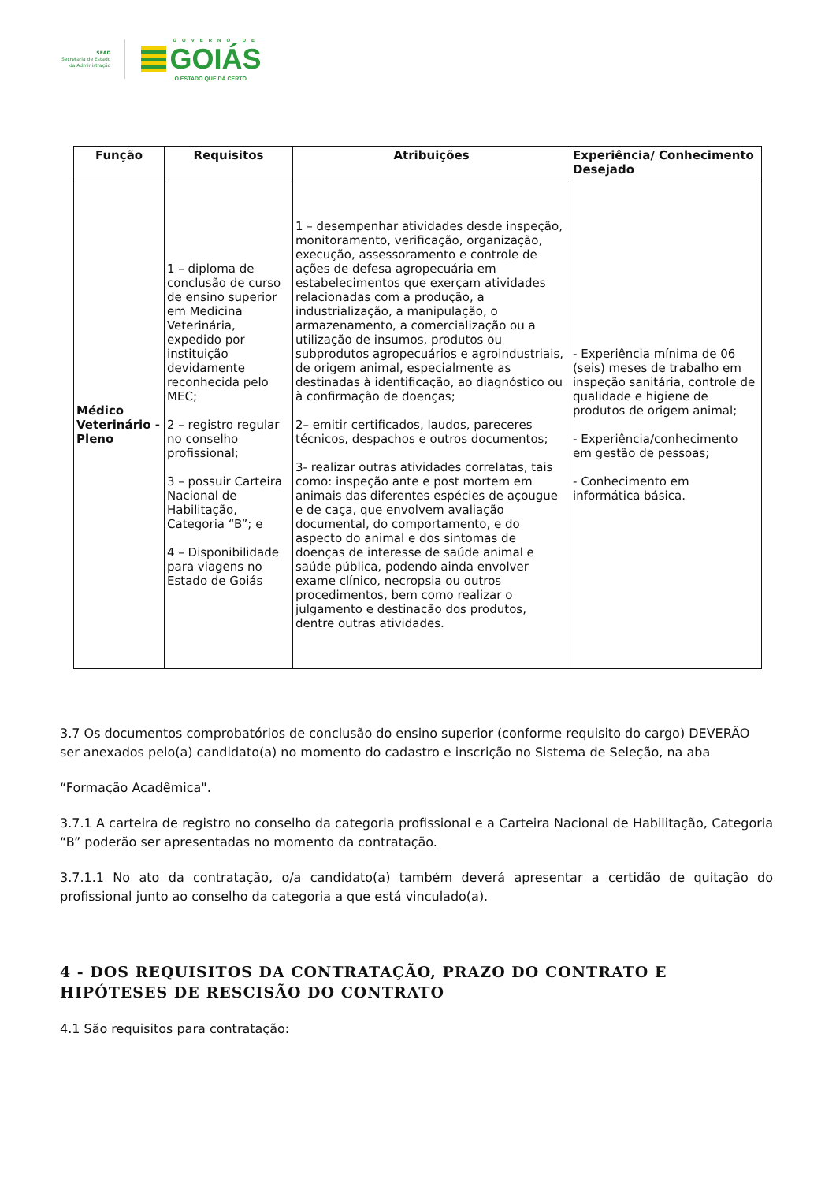SEAD
Secretaria de Estado
da Administração
GOVERNO DE
GOIÁS
O ESTADO QUE DÁ CERTO
| Função | Requisitos | Atribuições | Experiência/ Conhecimento Desejado |
| --- | --- | --- | --- |
| Médico Veterinário - Pleno | 1 – diploma de conclusão de curso de ensino superior em Medicina Veterinária, expedido por instituição devidamente reconhecida pelo MEC; 2 – registro regular no conselho profissional; 3 – possuir Carteira Nacional de Habilitação, Categoria “B”; e 4 – Disponibilidade para viagens no Estado de Goiás | 1 – desempenhar atividades desde inspeção, monitoramento, verificação, organização, execução, assessoramento e controle de ações de defesa agropecuária em estabelecimentos que exerçam atividades relacionadas com a produção, a industrialização, a manipulação, o armazenamento, a comercialização ou a utilização de insumos, produtos ou subprodutos agropecuários e agroindustriais, de origem animal, especialmente as destinadas à identificação, ao diagnóstico ou à confirmação de doenças; 2– emitir certificados, laudos, pareceres técnicos, despachos e outros documentos; 3- realizar outras atividades correlatas, tais como: inspeção ante e post mortem em animais das diferentes espécies de açougue e de caça, que envolvem avaliação documental, do comportamento, e do aspecto do animal e dos sintomas de doenças de interesse de saúde animal e saúde pública, podendo ainda envolver exame clínico, necropsia ou outros procedimentos, bem como realizar o julgamento e destinação dos produtos, dentre outras atividades. | - Experiência mínima de 06 (seis) meses de trabalho em inspeção sanitária, controle de qualidade e higiene de produtos de origem animal; - Experiência/conhecimento em gestão de pessoas; - Conhecimento em informática básica. |
3.7 Os documentos comprobatórios de conclusão do ensino superior (conforme requisito do cargo) DEVERÃO ser anexados pelo(a) candidato(a) no momento do cadastro e inscrição no Sistema de Seleção, na aba
“Formação Acadêmica".
3.7.1 A carteira de registro no conselho da categoria profissional e a Carteira Nacional de Habilitação, Categoria “B” poderão ser apresentadas no momento da contratação.
3.7.1.1 No ato da contratação, o/a candidato(a) também deverá apresentar a certidão de quitação do profissional junto ao conselho da categoria a que está vinculado(a).
4 - DOS REQUISITOS DA CONTRATAÇÃO, PRAZO DO CONTRATO E HIPÓTESES DE RESCISÃO DO CONTRATO
4.1 São requisitos para contratação: